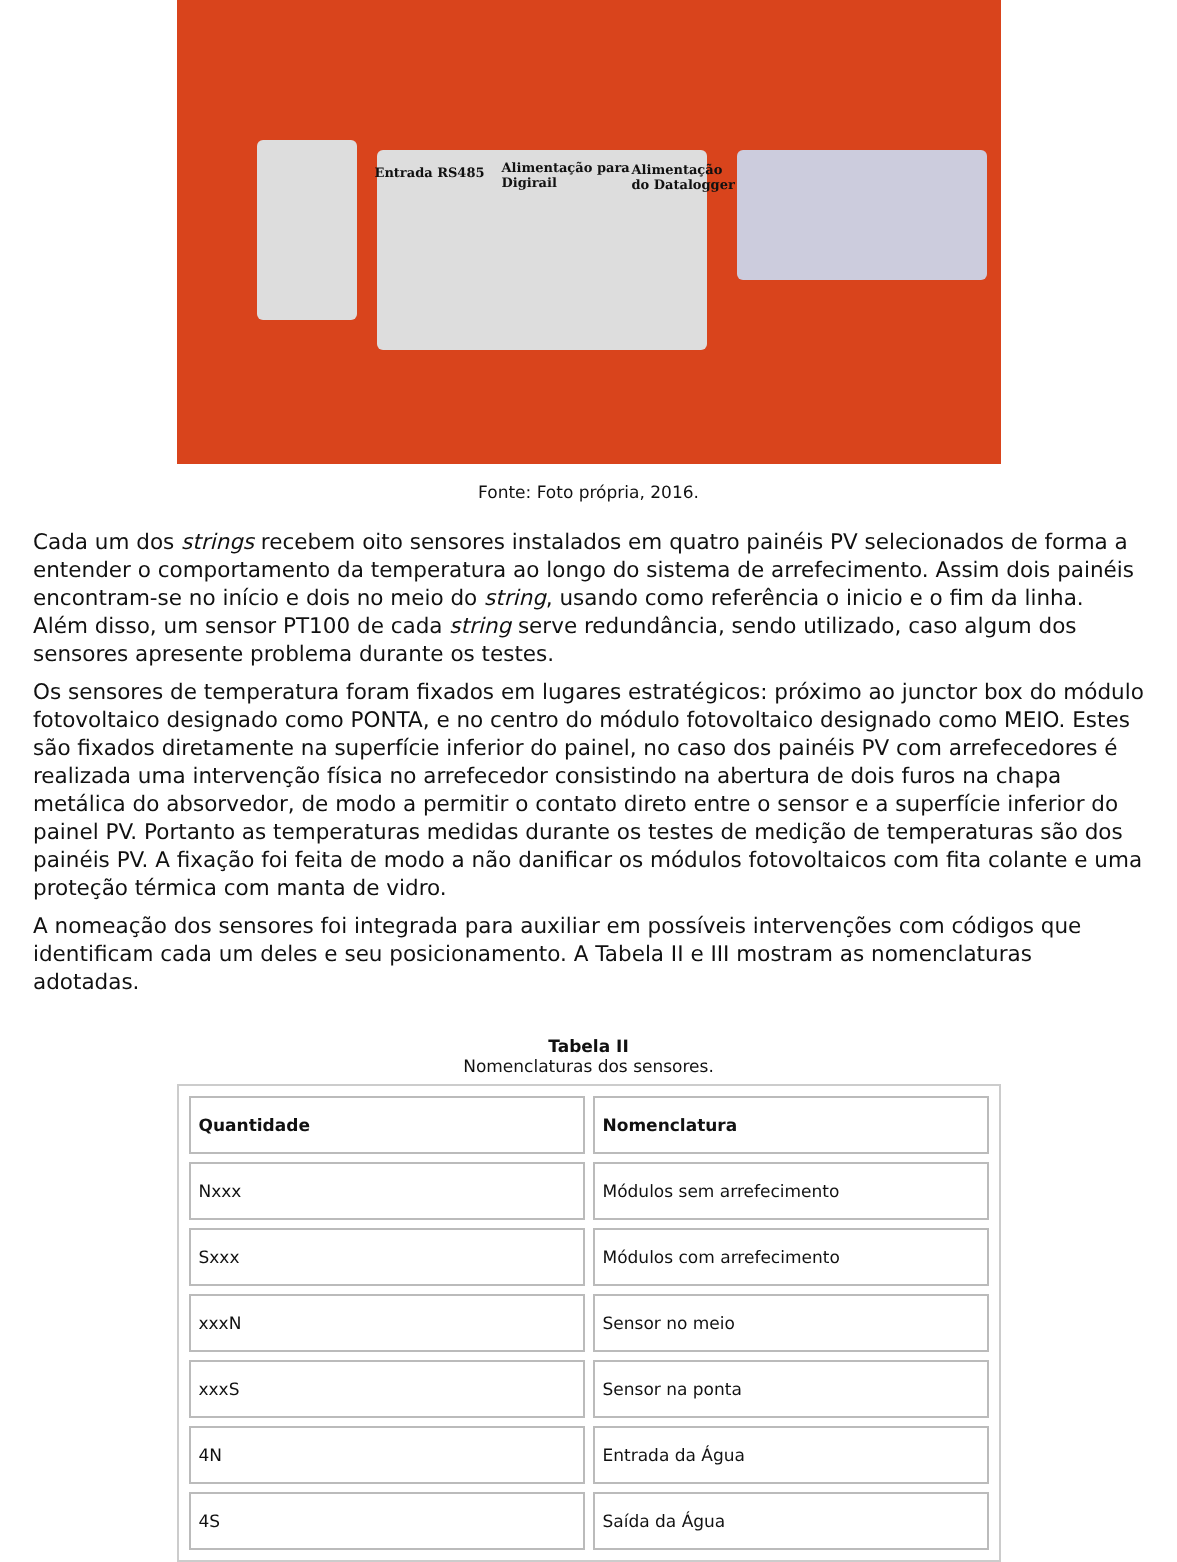Entrada RS485
Alimentação para
Digirail
Alimentação
do Datalogger
Fonte: Foto própria, 2016.
Cada um dos strings recebem oito sensores instalados em quatro painéis PV selecionados de forma a entender o comportamento da temperatura ao longo do sistema de arrefecimento. Assim dois painéis encontram-se no início e dois no meio do string, usando como referência o inicio e o fim da linha. Além disso, um sensor PT100 de cada string serve redundância, sendo utilizado, caso algum dos sensores apresente problema durante os testes.
Os sensores de temperatura foram fixados em lugares estratégicos: próximo ao junctor box do módulo fotovoltaico designado como PONTA, e no centro do módulo fotovoltaico designado como MEIO. Estes são fixados diretamente na superfície inferior do painel, no caso dos painéis PV com arrefecedores é realizada uma intervenção física no arrefecedor consistindo na abertura de dois furos na chapa metálica do absorvedor, de modo a permitir o contato direto entre o sensor e a superfície inferior do painel PV. Portanto as temperaturas medidas durante os testes de medição de temperaturas são dos painéis PV. A fixação foi feita de modo a não danificar os módulos fotovoltaicos com fita colante e uma proteção térmica com manta de vidro.
A nomeação dos sensores foi integrada para auxiliar em possíveis intervenções com códigos que identificam cada um deles e seu posicionamento. A Tabela II e III mostram as nomenclaturas adotadas.
Tabela II
Nomenclaturas dos sensores.
| Quantidade | Nomenclatura |
| --- | --- |
| Nxxx | Módulos sem arrefecimento |
| Sxxx | Módulos com arrefecimento |
| xxxN | Sensor no meio |
| xxxS | Sensor na ponta |
| 4N | Entrada da Água |
| 4S | Saída da Água |